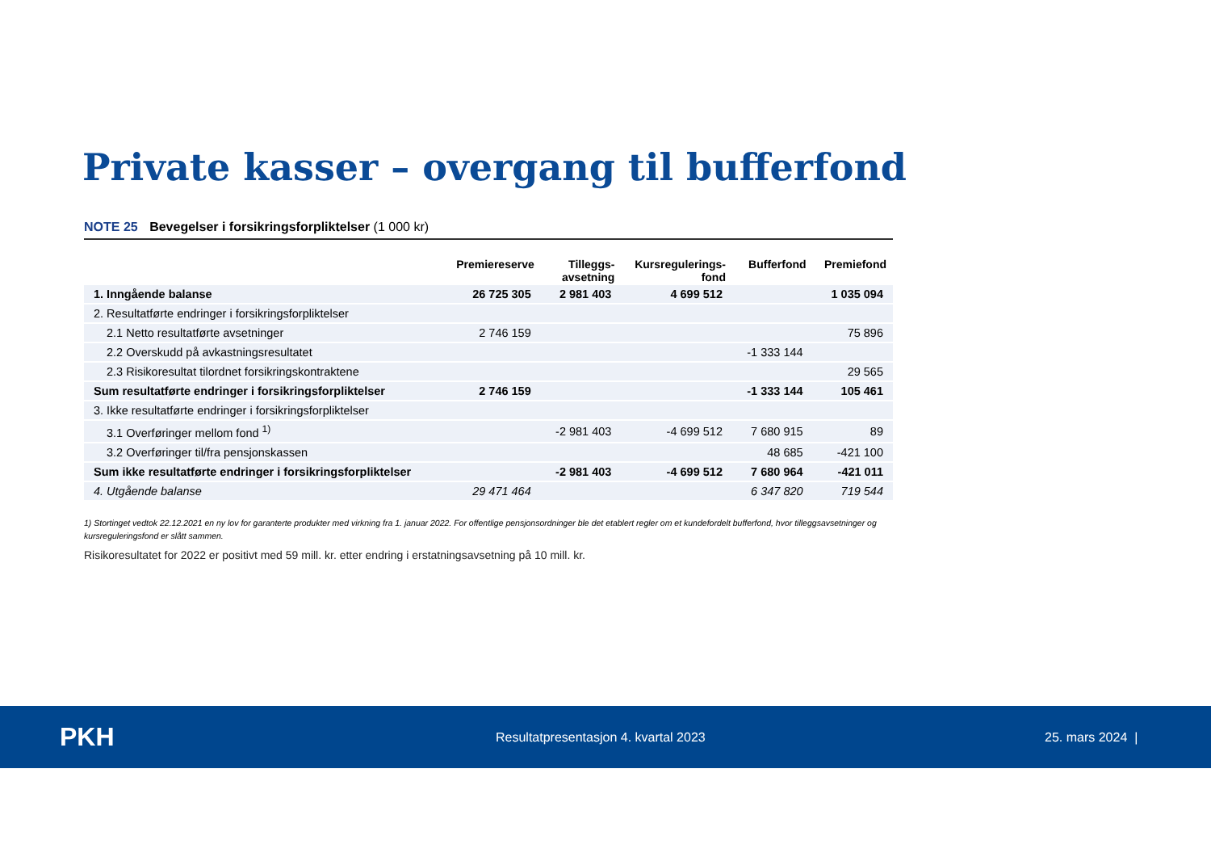Private kasser – overgang til bufferfond
NOTE 25 Bevegelser i forsikringsforpliktelser (1 000 kr)
| | Premiereserve | Tilleggs- avsetning | Kursregulerings- fond | Bufferfond | Premiefond |
| --- | --- | --- | --- | --- | --- |
| 1. Inngående balanse | 26 725 305 | 2 981 403 | 4 699 512 | | 1 035 094 |
| 2. Resultatførte endringer i forsikringsforpliktelser | | | | | |
| 2.1 Netto resultatførte avsetninger | 2 746 159 | | | | 75 896 |
| 2.2 Overskudd på avkastningsresultatet | | | | -1 333 144 | |
| 2.3 Risikoresultat tilordnet forsikringskontraktene | | | | | 29 565 |
| Sum resultatførte endringer i forsikringsforpliktelser | 2 746 159 | | | -1 333 144 | 105 461 |
| 3. Ikke resultatførte endringer i forsikringsforpliktelser | | | | | |
| 3.1 Overføringer mellom fond <sup>1)</sup> | | -2 981 403 | -4 699 512 | 7 680 915 | 89 |
| 3.2 Overføringer til/fra pensjonskassen | | | | 48 685 | -421 100 |
| Sum ikke resultatførte endringer i forsikringsforpliktelser | | -2 981 403 | -4 699 512 | 7 680 964 | -421 011 |
| 4. Utgående balanse | 29 471 464 | | | 6 347 820 | 719 544 |
1) Stortinget vedtok 22.12.2021 en ny lov for garanterte produkter med virkning fra 1. januar 2022. For offentlige pensjonsordninger ble det etablert regler om et kundefordelt bufferfond, hvor tilleggsavsetninger og kursreguleringsfond er slått sammen.
Risikoresultatet for 2022 er positivt med 59 mill. kr. etter endring i erstatningsavsetning på 10 mill. kr.
PKH
Resultatpresentasjon 4. kvartal 2023 25. mars 2024 |